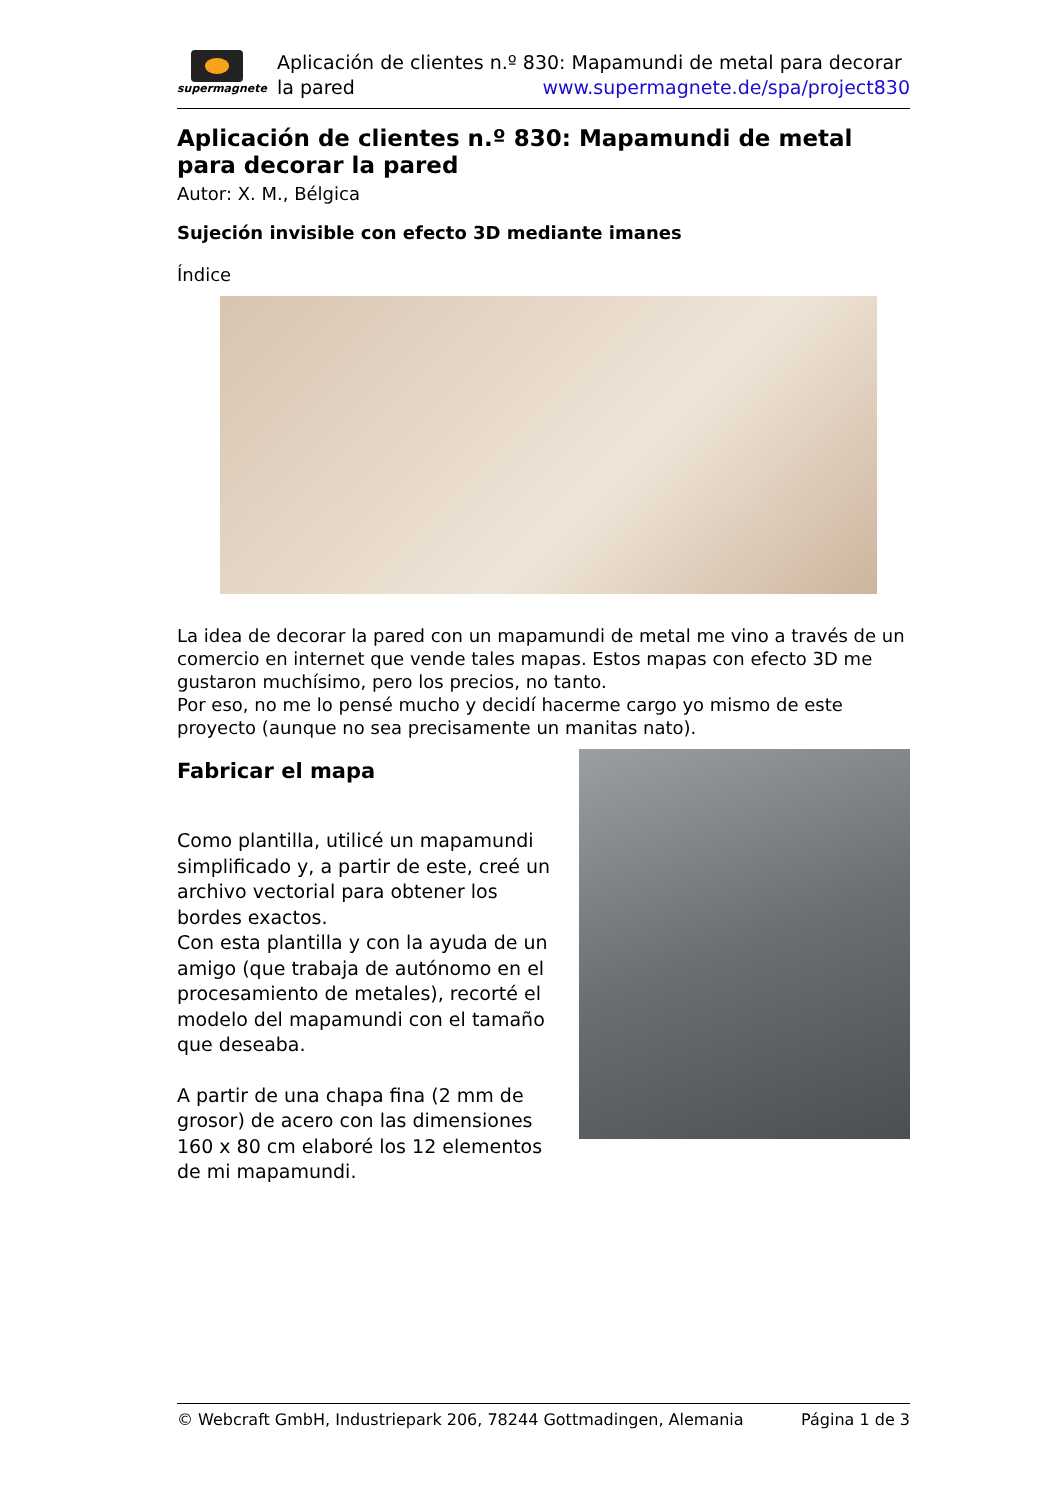supermagnete
Aplicación de clientes n.º 830: Mapamundi de metal para decorar la pared www.supermagnete.de/spa/project830
Aplicación de clientes n.º 830: Mapamundi de metal para decorar la pared
Autor: X. M., Bélgica
Sujeción invisible con efecto 3D mediante imanes
Índice
La idea de decorar la pared con un mapamundi de metal me vino a través de un comercio en internet que vende tales mapas. Estos mapas con efecto 3D me gustaron muchísimo, pero los precios, no tanto.
Por eso, no me lo pensé mucho y decidí hacerme cargo yo mismo de este proyecto (aunque no sea precisamente un manitas nato).
Fabricar el mapa
Como plantilla, utilicé un mapamundi simplificado y, a partir de este, creé un archivo vectorial para obtener los bordes exactos.
Con esta plantilla y con la ayuda de un amigo (que trabaja de autónomo en el procesamiento de metales), recorté el modelo del mapamundi con el tamaño que deseaba.
A partir de una chapa fina (2 mm de grosor) de acero con las dimensiones 160 x 80 cm elaboré los 12 elementos de mi mapamundi.
© Webcraft GmbH, Industriepark 206, 78244 Gottmadingen, Alemania Página 1 de 3